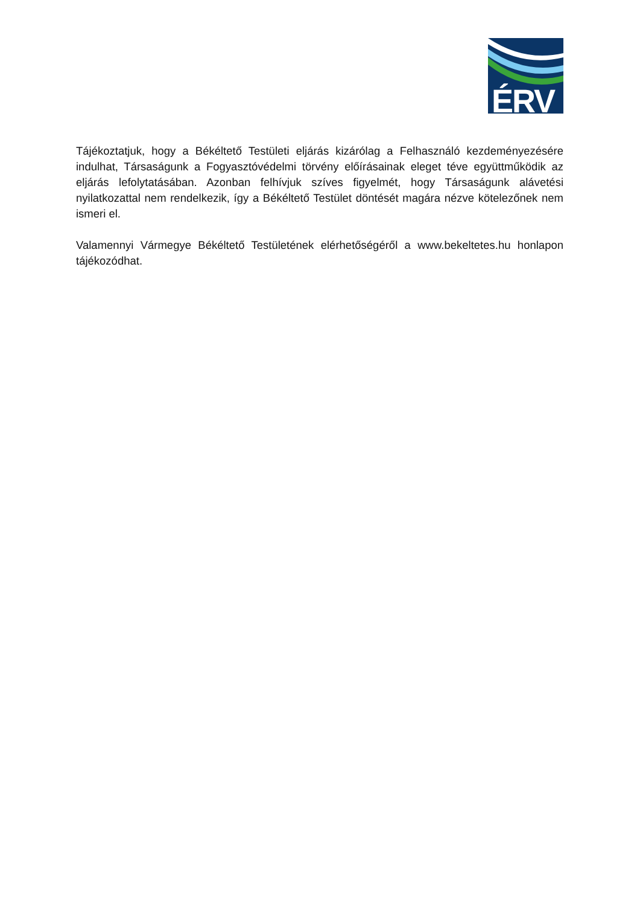ÉRV
Tájékoztatjuk, hogy a Békéltető Testületi eljárás kizárólag a Felhasználó kezdeményezésére indulhat, Társaságunk a Fogyasztóvédelmi törvény előírásainak eleget téve együttműködik az eljárás lefolytatásában. Azonban felhívjuk szíves figyelmét, hogy Társaságunk alávetési nyilatkozattal nem rendelkezik, így a Békéltető Testület döntését magára nézve kötelezőnek nem ismeri el.
Valamennyi Vármegye Békéltető Testületének elérhetőségéről a www.bekeltetes.hu honlapon tájékozódhat.